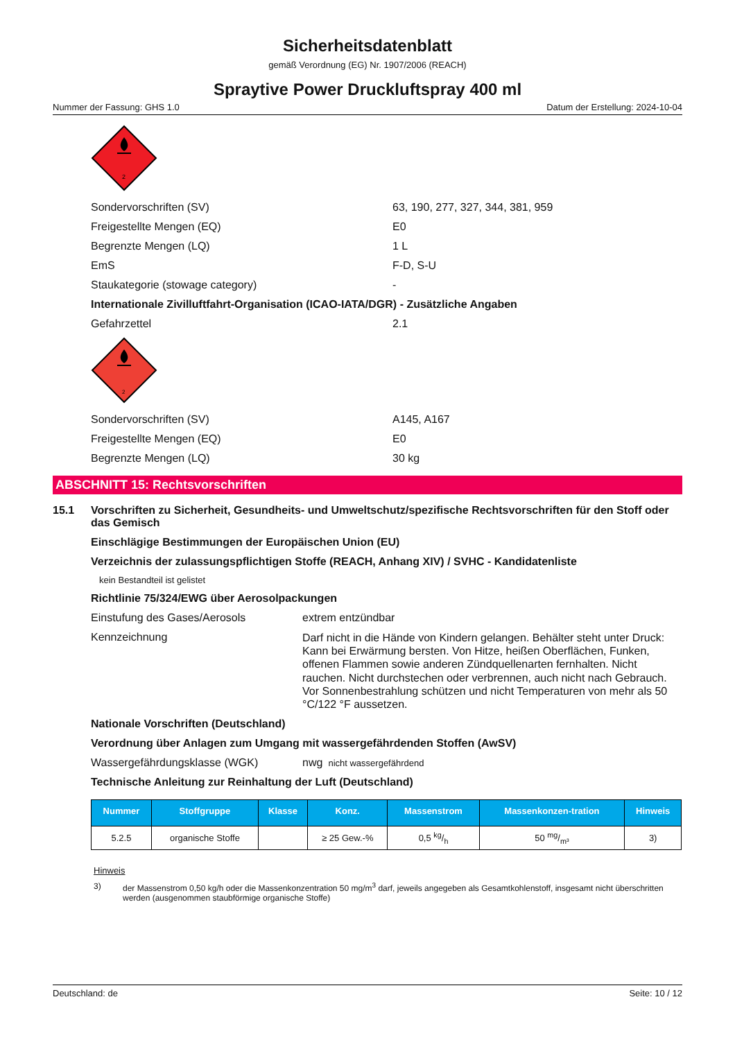Sicherheitsdatenblatt
gemäß Verordnung (EG) Nr. 1907/2006 (REACH)
Spraytive Power Druckluftspray 400 ml
Nummer der Fassung: GHS 1.0 Datum der Erstellung: 2024-10-04
2
Sondervorschriften (SV) 63, 190, 277, 327, 344, 381, 959
Freigestellte Mengen (EQ) E0
Begrenzte Mengen (LQ) 1 L
EmS F-D, S-U
Staukategorie (stowage category) -
Internationale Zivilluftfahrt-Organisation (ICAO-IATA/DGR) - Zusätzliche Angaben
Gefahrzettel 2.1
2
Sondervorschriften (SV) A145, A167
Freigestellte Mengen (EQ) E0
Begrenzte Mengen (LQ) 30 kg
ABSCHNITT 15: Rechtsvorschriften
15.1 Vorschriften zu Sicherheit, Gesundheits- und Umweltschutz/spezifische Rechtsvorschriften für den Stoff oder das Gemisch
Einschlägige Bestimmungen der Europäischen Union (EU)
Verzeichnis der zulassungspflichtigen Stoffe (REACH, Anhang XIV) / SVHC - Kandidatenliste
kein Bestandteil ist gelistet
Richtlinie 75/324/EWG über Aerosolpackungen
Einstufung des Gases/Aerosols extrem entzündbar
Kennzeichnung Darf nicht in die Hände von Kindern gelangen. Behälter steht unter Druck: Kann bei Erwärmung bersten. Von Hitze, heißen Oberflächen, Funken, offenen Flammen sowie anderen Zündquellenarten fernhalten. Nicht rauchen. Nicht durchstechen oder verbrennen, auch nicht nach Gebrauch. Vor Sonnenbestrahlung schützen und nicht Temperaturen von mehr als 50 °C/122 °F aussetzen.
Nationale Vorschriften (Deutschland)
Verordnung über Anlagen zum Umgang mit wassergefährdenden Stoffen (AwSV)
Wassergefährdungsklasse (WGK) nwg nicht wassergefährdend
Technische Anleitung zur Reinhaltung der Luft (Deutschland)
| Nummer | Stoffgruppe | Klasse | Konz. | Massenstrom | Massenkonzen-tration | Hinweis |
| --- | --- | --- | --- | --- | --- | --- |
| 5.2.5 | organische Stoffe | | ≥ 25 Gew.-% | 0,5 kg/h | 50 mg/m³ | 3) |
Hinweis
3) der Massenstrom 0,50 kg/h oder die Massenkonzentration 50 mg/m<sup>3</sup> darf, jeweils angegeben als Gesamtkohlenstoff, insgesamt nicht überschritten werden (ausgenommen staubförmige organische Stoffe)
Deutschland: de Seite: 10 / 12